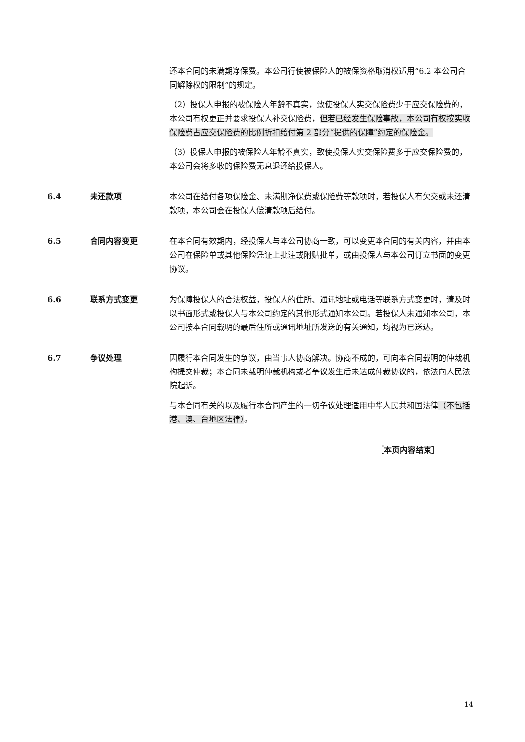还本合同的未满期净保费。本公司行使被保险人的被保资格取消权适用“6.2 本公司合同解除权的限制”的规定。
（2）投保人申报的被保险人年龄不真实，致使投保人实交保险费少于应交保险费的，本公司有权更正并要求投保人补交保险费，但若已经发生保险事故，本公司有权按实收保险费占应交保险费的比例折扣给付第 2 部分“提供的保障”约定的保险金。
（3）投保人申报的被保险人年龄不真实，致使投保人实交保险费多于应交保险费的，本公司会将多收的保险费无息退还给投保人。
6.4 未还款项 本公司在给付各项保险金、未满期净保费或保险费等款项时，若投保人有欠交或未还清款项，本公司会在投保人偿清款项后给付。
6.5 合同内容变更 在本合同有效期内，经投保人与本公司协商一致，可以变更本合同的有关内容，并由本公司在保险单或其他保险凭证上批注或附贴批单，或由投保人与本公司订立书面的变更协议。
6.6 联系方式变更 为保障投保人的合法权益，投保人的住所、通讯地址或电话等联系方式变更时，请及时以书面形式或投保人与本公司约定的其他形式通知本公司。若投保人未通知本公司，本公司按本合同载明的最后住所或通讯地址所发送的有关通知，均视为已送达。
6.7 争议处理 因履行本合同发生的争议，由当事人协商解决。协商不成的，可向本合同载明的仲裁机构提交仲裁；本合同未载明仲裁机构或者争议发生后未达成仲裁协议的，依法向人民法院起诉。
与本合同有关的以及履行本合同产生的一切争议处理适用中华人民共和国法律（不包括港、澳、台地区法律）。
［本页内容结束］
14